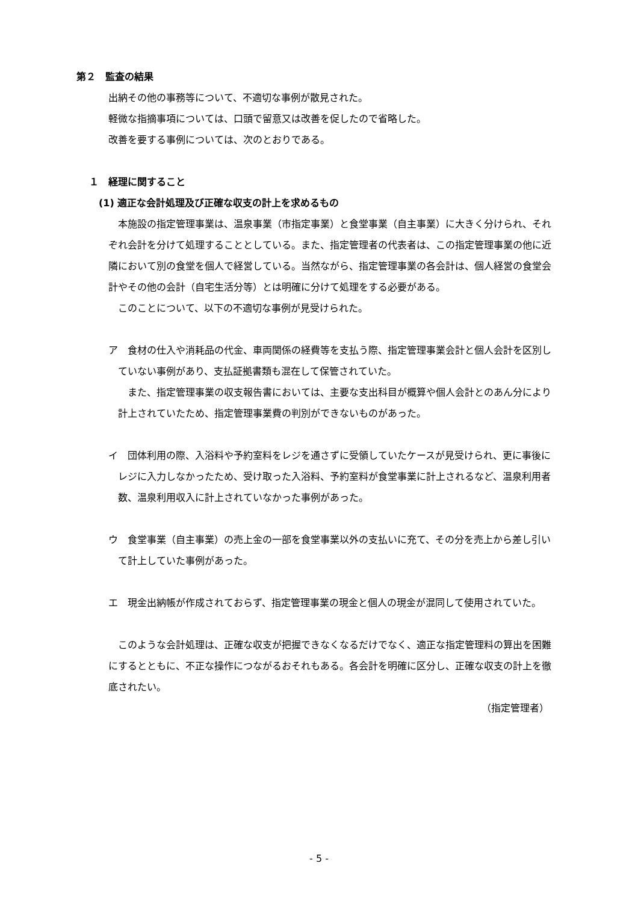第２　監査の結果
出納その他の事務等について、不適切な事例が散見された。
軽微な指摘事項については、口頭で留意又は改善を促したので省略した。
改善を要する事例については、次のとおりである。
１　経理に関すること
(1) 適正な会計処理及び正確な収支の計上を求めるもの
　本施設の指定管理事業は、温泉事業（市指定事業）と食堂事業（自主事業）に大きく分けられ、それぞれ会計を分けて処理することとしている。また、指定管理者の代表者は、この指定管理事業の他に近隣において別の食堂を個人で経営している。当然ながら、指定管理事業の各会計は、個人経営の食堂会計やその他の会計（自宅生活分等）とは明確に分けて処理をする必要がある。
　このことについて、以下の不適切な事例が見受けられた。
ア　食材の仕入や消耗品の代金、車両関係の経費等を支払う際、指定管理事業会計と個人会計を区別していない事例があり、支払証拠書類も混在して保管されていた。
また、指定管理事業の収支報告書においては、主要な支出科目が概算や個人会計とのあん分により計上されていたため、指定管理事業費の判別ができないものがあった。
イ　団体利用の際、入浴料や予約室料をレジを通さずに受領していたケースが見受けられ、更に事後にレジに入力しなかったため、受け取った入浴料、予約室料が食堂事業に計上されるなど、温泉利用者数、温泉利用収入に計上されていなかった事例があった。
ウ　食堂事業（自主事業）の売上金の一部を食堂事業以外の支払いに充て、その分を売上から差し引いて計上していた事例があった。
エ　現金出納帳が作成されておらず、指定管理事業の現金と個人の現金が混同して使用されていた。
　このような会計処理は、正確な収支が把握できなくなるだけでなく、適正な指定管理料の算出を困難にするとともに、不正な操作につながるおそれもある。各会計を明確に区分し、正確な収支の計上を徹底されたい。
（指定管理者）
- 5 -